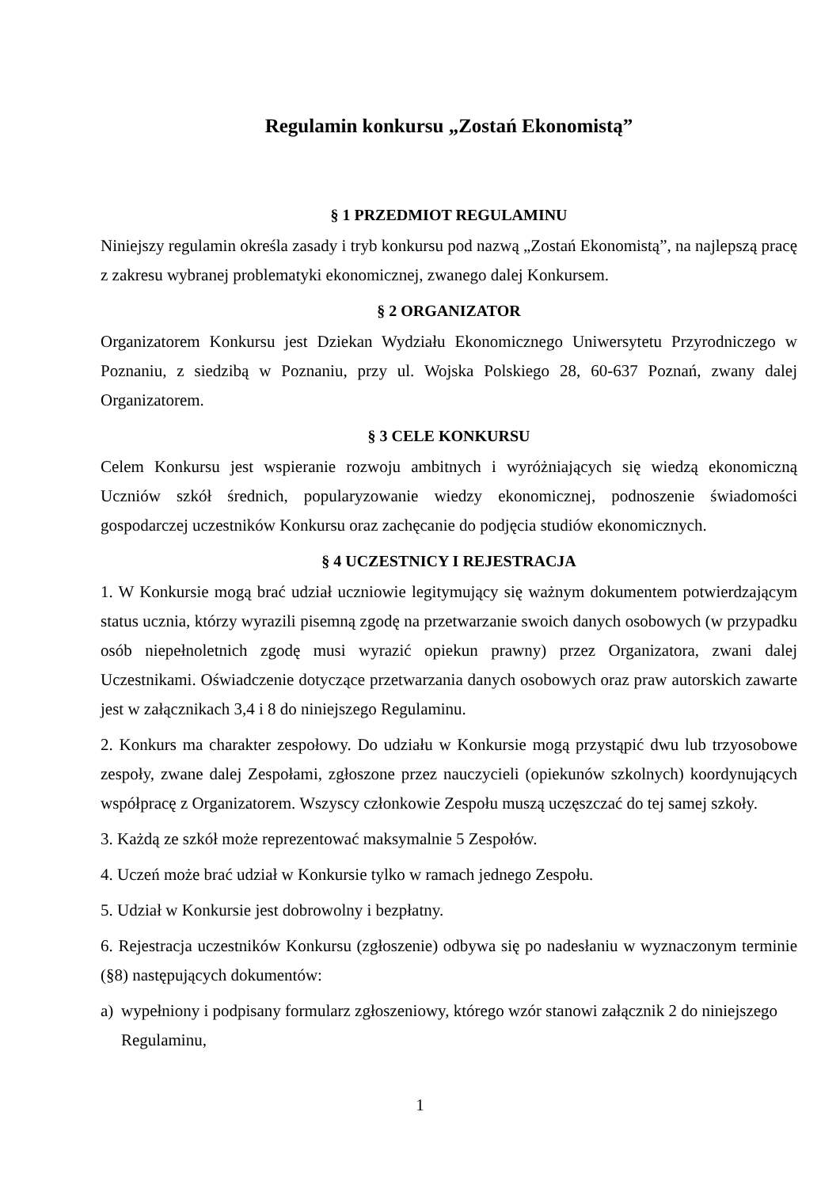Regulamin konkursu „Zostań Ekonomistą”
§ 1 PRZEDMIOT REGULAMINU
Niniejszy regulamin określa zasady i tryb konkursu pod nazwą „Zostań Ekonomistą”, na najlepszą pracę z zakresu wybranej problematyki ekonomicznej, zwanego dalej Konkursem.
§ 2 ORGANIZATOR
Organizatorem Konkursu jest Dziekan Wydziału Ekonomicznego Uniwersytetu Przyrodniczego w Poznaniu, z siedzibą w Poznaniu, przy ul. Wojska Polskiego 28, 60-637 Poznań, zwany dalej Organizatorem.
§ 3 CELE KONKURSU
Celem Konkursu jest wspieranie rozwoju ambitnych i wyróżniających się wiedzą ekonomiczną Uczniów szkół średnich, popularyzowanie wiedzy ekonomicznej, podnoszenie świadomości gospodarczej uczestników Konkursu oraz zachęcanie do podjęcia studiów ekonomicznych.
§ 4 UCZESTNICY I REJESTRACJA
1. W Konkursie mogą brać udział uczniowie legitymujący się ważnym dokumentem potwierdzającym status ucznia, którzy wyrazili pisemną zgodę na przetwarzanie swoich danych osobowych (w przypadku osób niepełnoletnich zgodę musi wyrazić opiekun prawny) przez Organizatora, zwani dalej Uczestnikami. Oświadczenie dotyczące przetwarzania danych osobowych oraz praw autorskich zawarte jest w załącznikach 3,4 i 8 do niniejszego Regulaminu.
2. Konkurs ma charakter zespołowy. Do udziału w Konkursie mogą przystąpić dwu lub trzyosobowe zespoły, zwane dalej Zespołami, zgłoszone przez nauczycieli (opiekunów szkolnych) koordynujących współpracę z Organizatorem. Wszyscy członkowie Zespołu muszą uczęszczać do tej samej szkoły.
3. Każdą ze szkół może reprezentować maksymalnie 5 Zespołów.
4. Uczeń może brać udział w Konkursie tylko w ramach jednego Zespołu.
5. Udział w Konkursie jest dobrowolny i bezpłatny.
6. Rejestracja uczestników Konkursu (zgłoszenie) odbywa się po nadesłaniu w wyznaczonym terminie (§8) następujących dokumentów:
a) wypełniony i podpisany formularz zgłoszeniowy, którego wzór stanowi załącznik 2 do niniejszego Regulaminu,
1